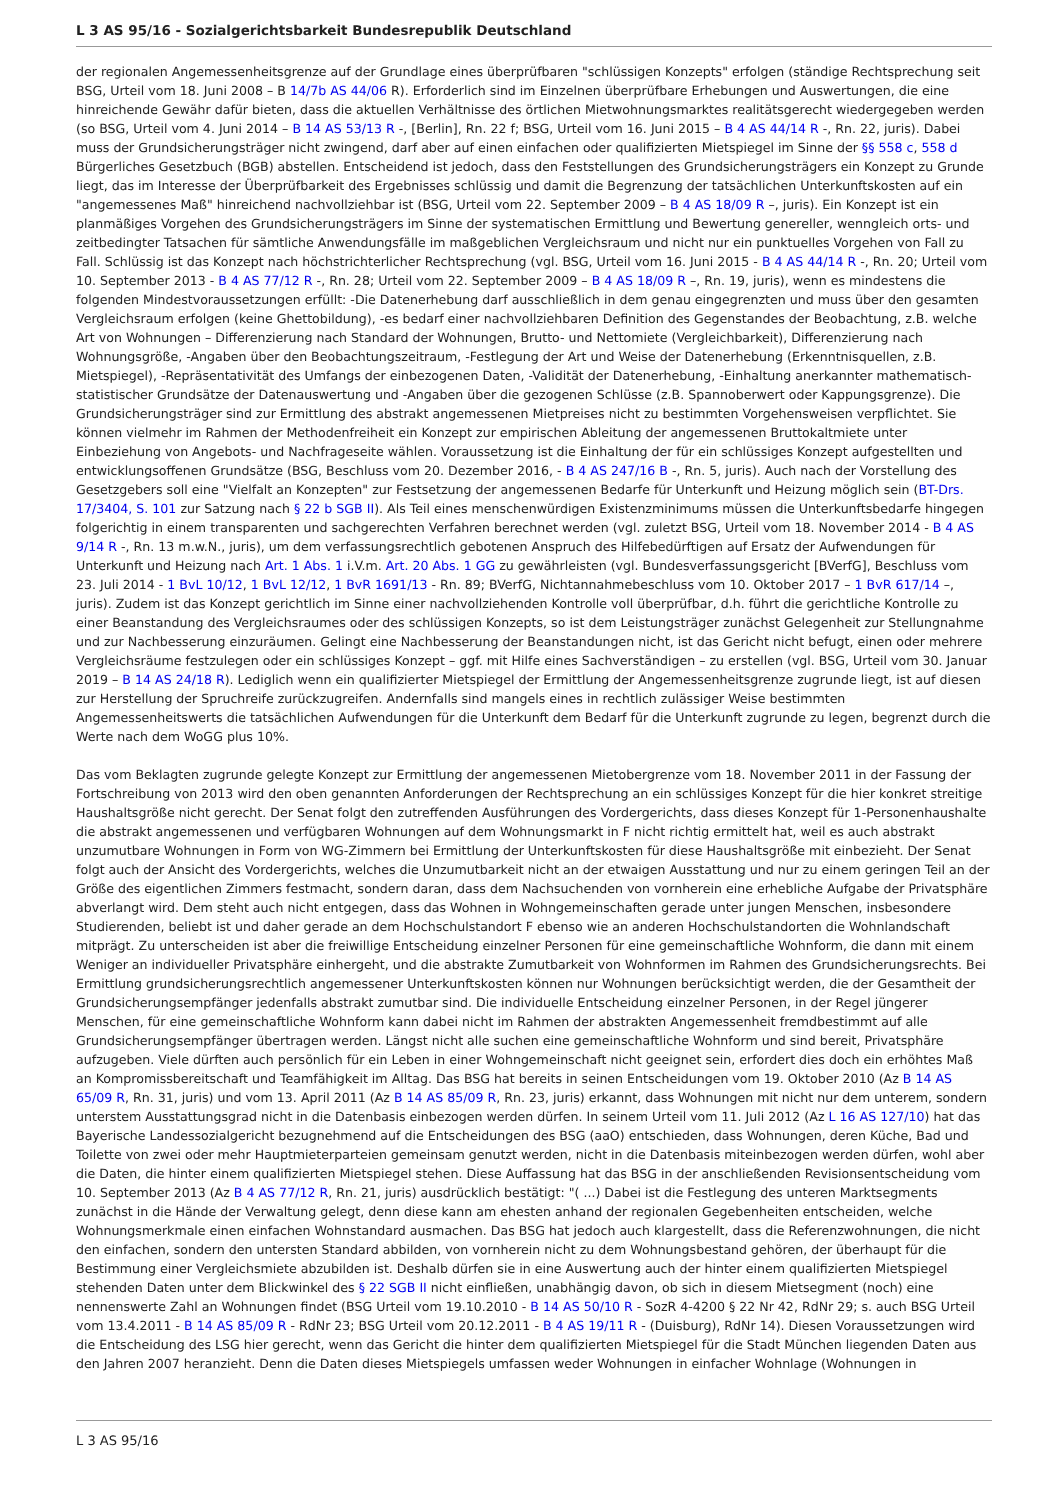L 3 AS 95/16 - Sozialgerichtsbarkeit Bundesrepublik Deutschland
der regionalen Angemessenheitsgrenze auf der Grundlage eines überprüfbaren "schlüssigen Konzepts" erfolgen (ständige Rechtsprechung seit BSG, Urteil vom 18. Juni 2008 – B 14/7b AS 44/06 R). Erforderlich sind im Einzelnen überprüfbare Erhebungen und Auswertungen, die eine hinreichende Gewähr dafür bieten, dass die aktuellen Verhältnisse des örtlichen Mietwohnungsmarktes realitätsgerecht wiedergegeben werden (so BSG, Urteil vom 4. Juni 2014 – B 14 AS 53/13 R -, [Berlin], Rn. 22 f; BSG, Urteil vom 16. Juni 2015 – B 4 AS 44/14 R -, Rn. 22, juris). Dabei muss der Grundsicherungsträger nicht zwingend, darf aber auf einen einfachen oder qualifizierten Mietspiegel im Sinne der §§ 558 c, 558 d Bürgerliches Gesetzbuch (BGB) abstellen. Entscheidend ist jedoch, dass den Feststellungen des Grundsicherungsträgers ein Konzept zu Grunde liegt, das im Interesse der Überprüfbarkeit des Ergebnisses schlüssig und damit die Begrenzung der tatsächlichen Unterkunftskosten auf ein "angemessenes Maß" hinreichend nachvollziehbar ist (BSG, Urteil vom 22. September 2009 – B 4 AS 18/09 R –, juris). Ein Konzept ist ein planmäßiges Vorgehen des Grundsicherungsträgers im Sinne der systematischen Ermittlung und Bewertung genereller, wenngleich orts- und zeitbedingter Tatsachen für sämtliche Anwendungsfälle im maßgeblichen Vergleichsraum und nicht nur ein punktuelles Vorgehen von Fall zu Fall. Schlüssig ist das Konzept nach höchstrichterlicher Rechtsprechung (vgl. BSG, Urteil vom 16. Juni 2015 - B 4 AS 44/14 R -, Rn. 20; Urteil vom 10. September 2013 - B 4 AS 77/12 R -, Rn. 28; Urteil vom 22. September 2009 – B 4 AS 18/09 R –, Rn. 19, juris), wenn es mindestens die folgenden Mindestvoraussetzungen erfüllt: -Die Datenerhebung darf ausschließlich in dem genau eingegrenzten und muss über den gesamten Vergleichsraum erfolgen (keine Ghettobildung), -es bedarf einer nachvollziehbaren Definition des Gegenstandes der Beobachtung, z.B. welche Art von Wohnungen – Differenzierung nach Standard der Wohnungen, Brutto- und Nettomiete (Vergleichbarkeit), Differenzierung nach Wohnungsgröße, -Angaben über den Beobachtungszeitraum, -Festlegung der Art und Weise der Datenerhebung (Erkenntnisquellen, z.B. Mietspiegel), -Repräsentativität des Umfangs der einbezogenen Daten, -Validität der Datenerhebung, -Einhaltung anerkannter mathematisch-statistischer Grundsätze der Datenauswertung und -Angaben über die gezogenen Schlüsse (z.B. Spannoberwert oder Kappungsgrenze). Die Grundsicherungsträger sind zur Ermittlung des abstrakt angemessenen Mietpreises nicht zu bestimmten Vorgehensweisen verpflichtet. Sie können vielmehr im Rahmen der Methodenfreiheit ein Konzept zur empirischen Ableitung der angemessenen Bruttokaltmiete unter Einbeziehung von Angebots- und Nachfrageseite wählen. Voraussetzung ist die Einhaltung der für ein schlüssiges Konzept aufgestellten und entwicklungsoffenen Grundsätze (BSG, Beschluss vom 20. Dezember 2016, - B 4 AS 247/16 B -, Rn. 5, juris). Auch nach der Vorstellung des Gesetzgebers soll eine "Vielfalt an Konzepten" zur Festsetzung der angemessenen Bedarfe für Unterkunft und Heizung möglich sein (BT-Drs. 17/3404, S. 101 zur Satzung nach § 22 b SGB II). Als Teil eines menschenwürdigen Existenzminimums müssen die Unterkunftsbedarfe hingegen folgerichtig in einem transparenten und sachgerechten Verfahren berechnet werden (vgl. zuletzt BSG, Urteil vom 18. November 2014 - B 4 AS 9/14 R -, Rn. 13 m.w.N., juris), um dem verfassungsrechtlich gebotenen Anspruch des Hilfebedürftigen auf Ersatz der Aufwendungen für Unterkunft und Heizung nach Art. 1 Abs. 1 i.V.m. Art. 20 Abs. 1 GG zu gewährleisten (vgl. Bundesverfassungsgericht [BVerfG], Beschluss vom 23. Juli 2014 - 1 BvL 10/12, 1 BvL 12/12, 1 BvR 1691/13 - Rn. 89; BVerfG, Nichtannahmebeschluss vom 10. Oktober 2017 – 1 BvR 617/14 –, juris). Zudem ist das Konzept gerichtlich im Sinne einer nachvollziehenden Kontrolle voll überprüfbar, d.h. führt die gerichtliche Kontrolle zu einer Beanstandung des Vergleichsraumes oder des schlüssigen Konzepts, so ist dem Leistungsträger zunächst Gelegenheit zur Stellungnahme und zur Nachbesserung einzuräumen. Gelingt eine Nachbesserung der Beanstandungen nicht, ist das Gericht nicht befugt, einen oder mehrere Vergleichsräume festzulegen oder ein schlüssiges Konzept – ggf. mit Hilfe eines Sachverständigen – zu erstellen (vgl. BSG, Urteil vom 30. Januar 2019 – B 14 AS 24/18 R). Lediglich wenn ein qualifizierter Mietspiegel der Ermittlung der Angemessenheitsgrenze zugrunde liegt, ist auf diesen zur Herstellung der Spruchreife zurückzugreifen. Andernfalls sind mangels eines in rechtlich zulässiger Weise bestimmten Angemessenheitswerts die tatsächlichen Aufwendungen für die Unterkunft dem Bedarf für die Unterkunft zugrunde zu legen, begrenzt durch die Werte nach dem WoGG plus 10%.
Das vom Beklagten zugrunde gelegte Konzept zur Ermittlung der angemessenen Mietobergrenze vom 18. November 2011 in der Fassung der Fortschreibung von 2013 wird den oben genannten Anforderungen der Rechtsprechung an ein schlüssiges Konzept für die hier konkret streitige Haushaltsgröße nicht gerecht. Der Senat folgt den zutreffenden Ausführungen des Vordergerichts, dass dieses Konzept für 1-Personenhaushalte die abstrakt angemessenen und verfügbaren Wohnungen auf dem Wohnungsmarkt in F nicht richtig ermittelt hat, weil es auch abstrakt unzumutbare Wohnungen in Form von WG-Zimmern bei Ermittlung der Unterkunftskosten für diese Haushaltsgröße mit einbezieht. Der Senat folgt auch der Ansicht des Vordergerichts, welches die Unzumutbarkeit nicht an der etwaigen Ausstattung und nur zu einem geringen Teil an der Größe des eigentlichen Zimmers festmacht, sondern daran, dass dem Nachsuchenden von vornherein eine erhebliche Aufgabe der Privatsphäre abverlangt wird. Dem steht auch nicht entgegen, dass das Wohnen in Wohngemeinschaften gerade unter jungen Menschen, insbesondere Studierenden, beliebt ist und daher gerade an dem Hochschulstandort F ebenso wie an anderen Hochschulstandorten die Wohnlandschaft mitprägt. Zu unterscheiden ist aber die freiwillige Entscheidung einzelner Personen für eine gemeinschaftliche Wohnform, die dann mit einem Weniger an individueller Privatsphäre einhergeht, und die abstrakte Zumutbarkeit von Wohnformen im Rahmen des Grundsicherungsrechts. Bei Ermittlung grundsicherungsrechtlich angemessener Unterkunftskosten können nur Wohnungen berücksichtigt werden, die der Gesamtheit der Grundsicherungsempfänger jedenfalls abstrakt zumutbar sind. Die individuelle Entscheidung einzelner Personen, in der Regel jüngerer Menschen, für eine gemeinschaftliche Wohnform kann dabei nicht im Rahmen der abstrakten Angemessenheit fremdbestimmt auf alle Grundsicherungsempfänger übertragen werden. Längst nicht alle suchen eine gemeinschaftliche Wohnform und sind bereit, Privatsphäre aufzugeben. Viele dürften auch persönlich für ein Leben in einer Wohngemeinschaft nicht geeignet sein, erfordert dies doch ein erhöhtes Maß an Kompromissbereitschaft und Teamfähigkeit im Alltag. Das BSG hat bereits in seinen Entscheidungen vom 19. Oktober 2010 (Az B 14 AS 65/09 R, Rn. 31, juris) und vom 13. April 2011 (Az B 14 AS 85/09 R, Rn. 23, juris) erkannt, dass Wohnungen mit nicht nur dem unterem, sondern unterstem Ausstattungsgrad nicht in die Datenbasis einbezogen werden dürfen. In seinem Urteil vom 11. Juli 2012 (Az L 16 AS 127/10) hat das Bayerische Landessozialgericht bezugnehmend auf die Entscheidungen des BSG (aaO) entschieden, dass Wohnungen, deren Küche, Bad und Toilette von zwei oder mehr Hauptmieterparteien gemeinsam genutzt werden, nicht in die Datenbasis miteinbezogen werden dürfen, wohl aber die Daten, die hinter einem qualifizierten Mietspiegel stehen. Diese Auffassung hat das BSG in der anschließenden Revisionsentscheidung vom 10. September 2013 (Az B 4 AS 77/12 R, Rn. 21, juris) ausdrücklich bestätigt: "( ...) Dabei ist die Festlegung des unteren Marktsegments zunächst in die Hände der Verwaltung gelegt, denn diese kann am ehesten anhand der regionalen Gegebenheiten entscheiden, welche Wohnungsmerkmale einen einfachen Wohnstandard ausmachen. Das BSG hat jedoch auch klargestellt, dass die Referenzwohnungen, die nicht den einfachen, sondern den untersten Standard abbilden, von vornherein nicht zu dem Wohnungsbestand gehören, der überhaupt für die Bestimmung einer Vergleichsmiete abzubilden ist. Deshalb dürfen sie in eine Auswertung auch der hinter einem qualifizierten Mietspiegel stehenden Daten unter dem Blickwinkel des § 22 SGB II nicht einfließen, unabhängig davon, ob sich in diesem Mietsegment (noch) eine nennenswerte Zahl an Wohnungen findet (BSG Urteil vom 19.10.2010 - B 14 AS 50/10 R - SozR 4-4200 § 22 Nr 42, RdNr 29; s. auch BSG Urteil vom 13.4.2011 - B 14 AS 85/09 R - RdNr 23; BSG Urteil vom 20.12.2011 - B 4 AS 19/11 R - (Duisburg), RdNr 14). Diesen Voraussetzungen wird die Entscheidung des LSG hier gerecht, wenn das Gericht die hinter dem qualifizierten Mietspiegel für die Stadt München liegenden Daten aus den Jahren 2007 heranzieht. Denn die Daten dieses Mietspiegels umfassen weder Wohnungen in einfacher Wohnlage (Wohnungen in
L 3 AS 95/16